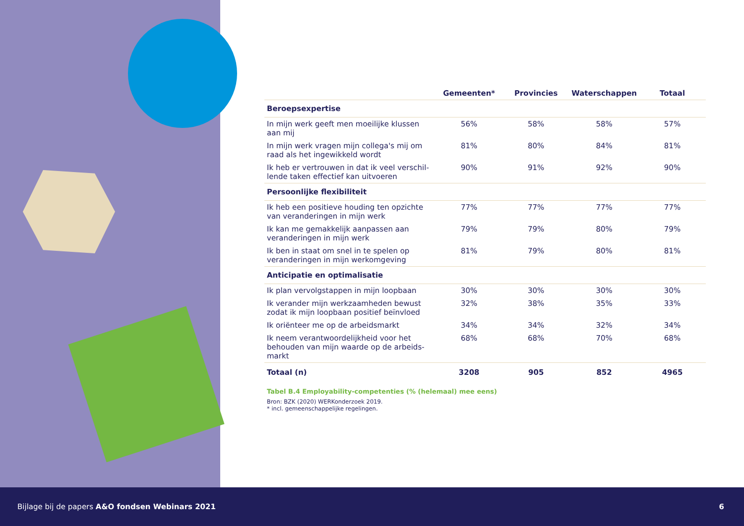| | Gemeenten* | Provincies | Waterschappen | Totaal |
| --- | --- | --- | --- | --- |
| Beroepsexpertise | | | | |
| In mijn werk geeft men moeilijke klussen aan mij | 56% | 58% | 58% | 57% |
| In mijn werk vragen mijn collega's mij om raad als het ingewikkeld wordt | 81% | 80% | 84% | 81% |
| Ik heb er vertrouwen in dat ik veel verschil-lende taken effectief kan uitvoeren | 90% | 91% | 92% | 90% |
| Persoonlijke flexibiliteit | | | | |
| Ik heb een positieve houding ten opzichte van veranderingen in mijn werk | 77% | 77% | 77% | 77% |
| Ik kan me gemakkelijk aanpassen aan veranderingen in mijn werk | 79% | 79% | 80% | 79% |
| Ik ben in staat om snel in te spelen op veranderingen in mijn werkomgeving | 81% | 79% | 80% | 81% |
| Anticipatie en optimalisatie | | | | |
| Ik plan vervolgstappen in mijn loopbaan | 30% | 30% | 30% | 30% |
| Ik verander mijn werkzaamheden bewust zodat ik mijn loopbaan positief beïnvloed | 32% | 38% | 35% | 33% |
| Ik oriënteer me op de arbeidsmarkt | 34% | 34% | 32% | 34% |
| Ik neem verantwoordelijkheid voor het behouden van mijn waarde op de arbeids-markt | 68% | 68% | 70% | 68% |
| Totaal (n) | 3208 | 905 | 852 | 4965 |
Tabel B.4 Employability-competenties (% (helemaal) mee eens)
Bron: BZK (2020) WERKonderzoek 2019.
* incl. gemeenschappelijke regelingen.
Bijlage bij de papers A&O fondsen Webinars 2021 6